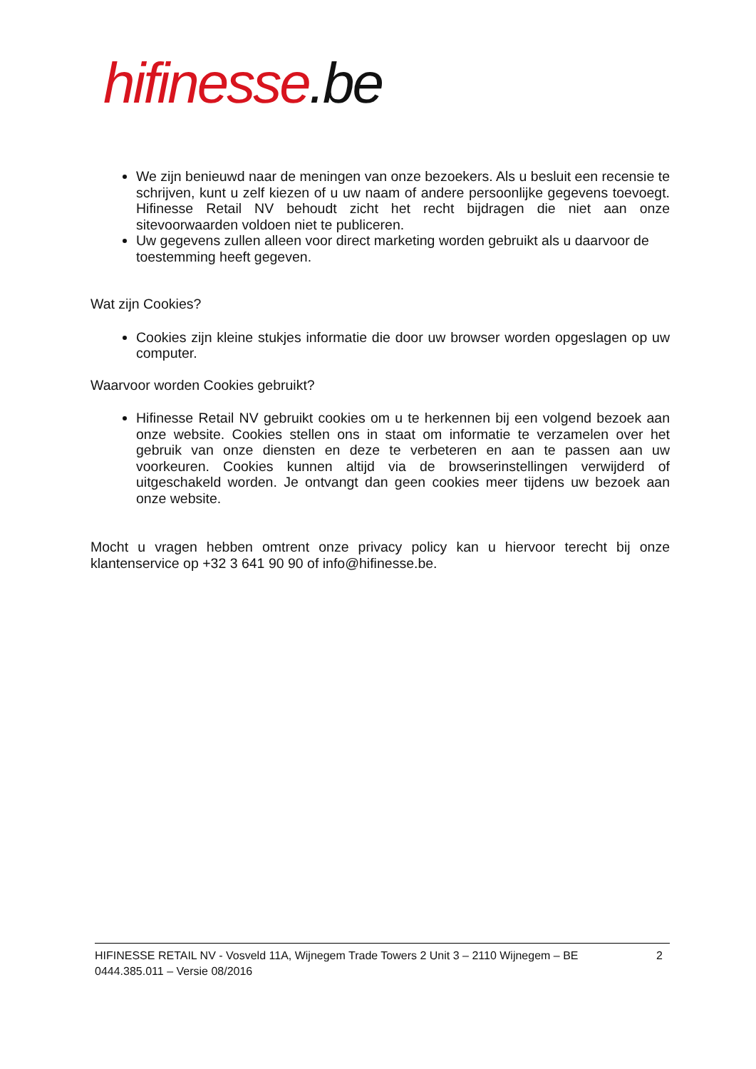hifinesse.be
We zijn benieuwd naar de meningen van onze bezoekers. Als u besluit een recensie te schrijven, kunt u zelf kiezen of u uw naam of andere persoonlijke gegevens toevoegt. Hifinesse Retail NV behoudt zicht het recht bijdragen die niet aan onze sitevoorwaarden voldoen niet te publiceren.
Uw gegevens zullen alleen voor direct marketing worden gebruikt als u daarvoor de toestemming heeft gegeven.
Wat zijn Cookies?
Cookies zijn kleine stukjes informatie die door uw browser worden opgeslagen op uw computer.
Waarvoor worden Cookies gebruikt?
Hifinesse Retail NV gebruikt cookies om u te herkennen bij een volgend bezoek aan onze website. Cookies stellen ons in staat om informatie te verzamelen over het gebruik van onze diensten en deze te verbeteren en aan te passen aan uw voorkeuren. Cookies kunnen altijd via de browserinstellingen verwijderd of uitgeschakeld worden. Je ontvangt dan geen cookies meer tijdens uw bezoek aan onze website.
Mocht u vragen hebben omtrent onze privacy policy kan u hiervoor terecht bij onze klantenservice op +32 3 641 90 90 of info@hifinesse.be.
HIFINESSE RETAIL NV - Vosveld 11A, Wijnegem Trade Towers 2 Unit 3 – 2110 Wijnegem – BE
0444.385.011 – Versie 08/2016
2